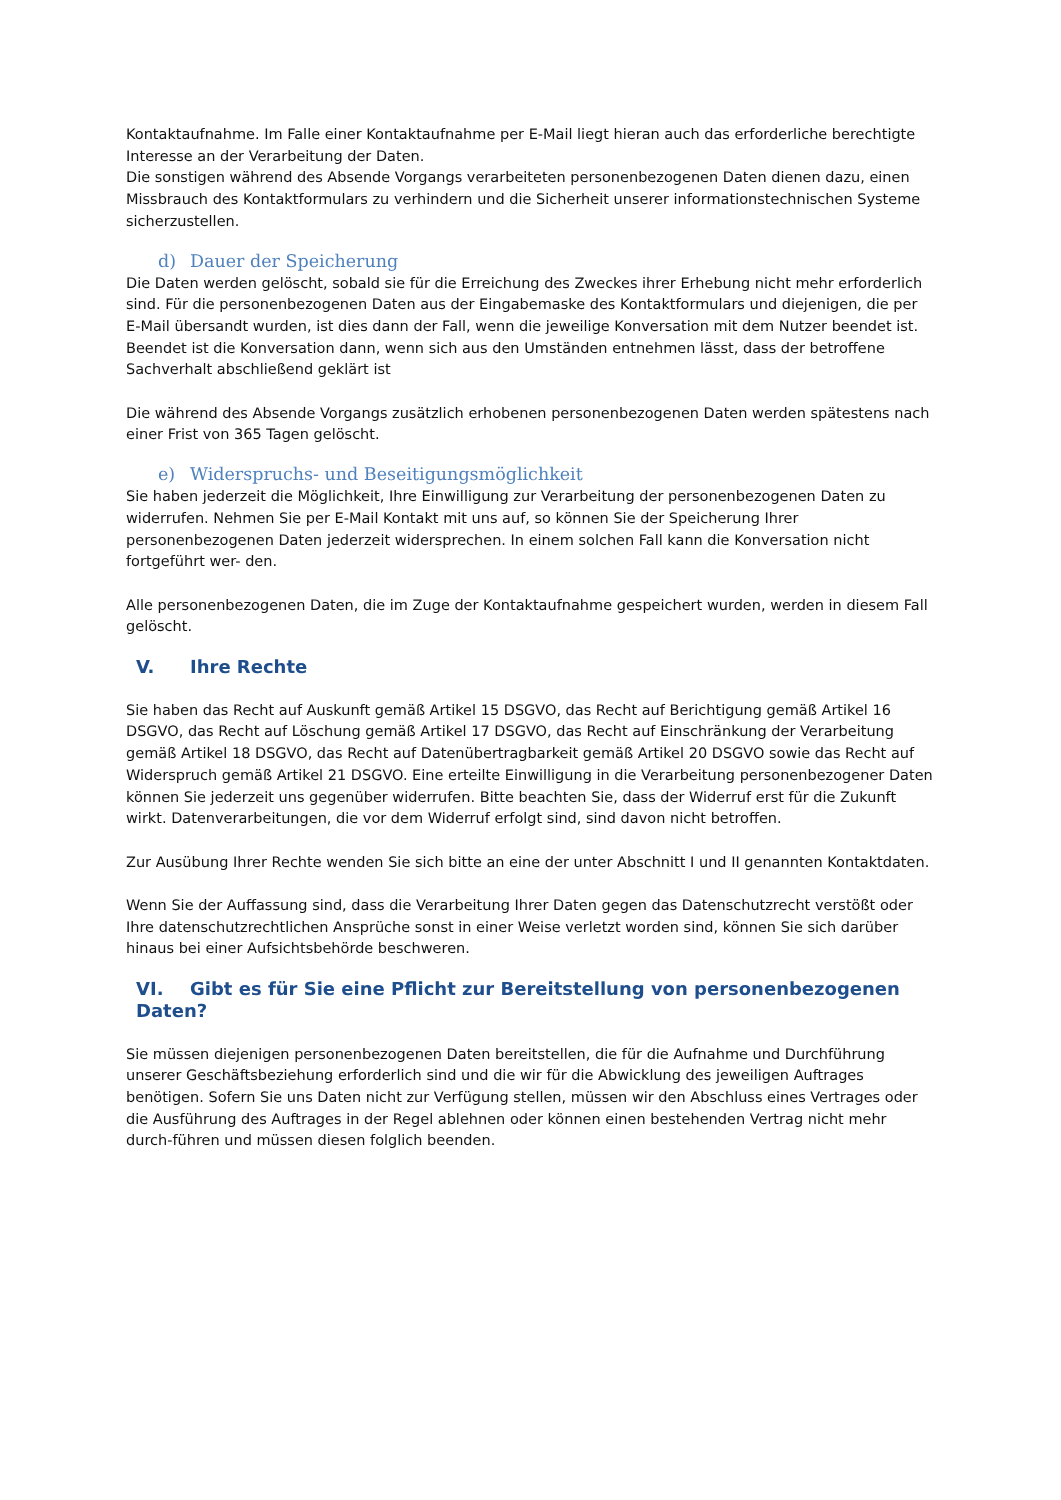Kontaktaufnahme. Im Falle einer Kontaktaufnahme per E-Mail liegt hieran auch das erforderliche berechtigte Interesse an der Verarbeitung der Daten.
Die sonstigen während des Absende Vorgangs verarbeiteten personenbezogenen Daten dienen dazu, einen Missbrauch des Kontaktformulars zu verhindern und die Sicherheit unserer informationstechnischen Systeme sicherzustellen.
d) Dauer der Speicherung
Die Daten werden gelöscht, sobald sie für die Erreichung des Zweckes ihrer Erhebung nicht mehr erforderlich sind. Für die personenbezogenen Daten aus der Eingabemaske des Kontaktformulars und diejenigen, die per E-Mail übersandt wurden, ist dies dann der Fall, wenn die jeweilige Konversation mit dem Nutzer beendet ist. Beendet ist die Konversation dann, wenn sich aus den Umständen entnehmen lässt, dass der betroffene Sachverhalt abschließend geklärt ist
Die während des Absende Vorgangs zusätzlich erhobenen personenbezogenen Daten werden spätestens nach einer Frist von 365 Tagen gelöscht.
e) Widerspruchs- und Beseitigungsmöglichkeit
Sie haben jederzeit die Möglichkeit, Ihre Einwilligung zur Verarbeitung der personenbezogenen Daten zu widerrufen. Nehmen Sie per E-Mail Kontakt mit uns auf, so können Sie der Speicherung Ihrer personenbezogenen Daten jederzeit widersprechen. In einem solchen Fall kann die Konversation nicht fortgeführt wer- den.
Alle personenbezogenen Daten, die im Zuge der Kontaktaufnahme gespeichert wurden, werden in diesem Fall gelöscht.
V. Ihre Rechte
Sie haben das Recht auf Auskunft gemäß Artikel 15 DSGVO, das Recht auf Berichtigung gemäß Artikel 16 DSGVO, das Recht auf Löschung gemäß Artikel 17 DSGVO, das Recht auf Einschränkung der Verarbeitung gemäß Artikel 18 DSGVO, das Recht auf Datenübertragbarkeit gemäß Artikel 20 DSGVO sowie das Recht auf Widerspruch gemäß Artikel 21 DSGVO. Eine erteilte Einwilligung in die Verarbeitung personenbezogener Daten können Sie jederzeit uns gegenüber widerrufen. Bitte beachten Sie, dass der Widerruf erst für die Zukunft wirkt. Datenverarbeitungen, die vor dem Widerruf erfolgt sind, sind davon nicht betroffen.
Zur Ausübung Ihrer Rechte wenden Sie sich bitte an eine der unter Abschnitt I und II genannten Kontaktdaten.
Wenn Sie der Auffassung sind, dass die Verarbeitung Ihrer Daten gegen das Datenschutzrecht verstößt oder Ihre datenschutzrechtlichen Ansprüche sonst in einer Weise verletzt worden sind, können Sie sich darüber hinaus bei einer Aufsichtsbehörde beschweren.
VI. Gibt es für Sie eine Pflicht zur Bereitstellung von personenbezogenen Daten?
Sie müssen diejenigen personenbezogenen Daten bereitstellen, die für die Aufnahme und Durchführung unserer Geschäftsbeziehung erforderlich sind und die wir für die Abwicklung des jeweiligen Auftrages benötigen. Sofern Sie uns Daten nicht zur Verfügung stellen, müssen wir den Abschluss eines Vertrages oder die Ausführung des Auftrages in der Regel ablehnen oder können einen bestehenden Vertrag nicht mehr durch-führen und müssen diesen folglich beenden.